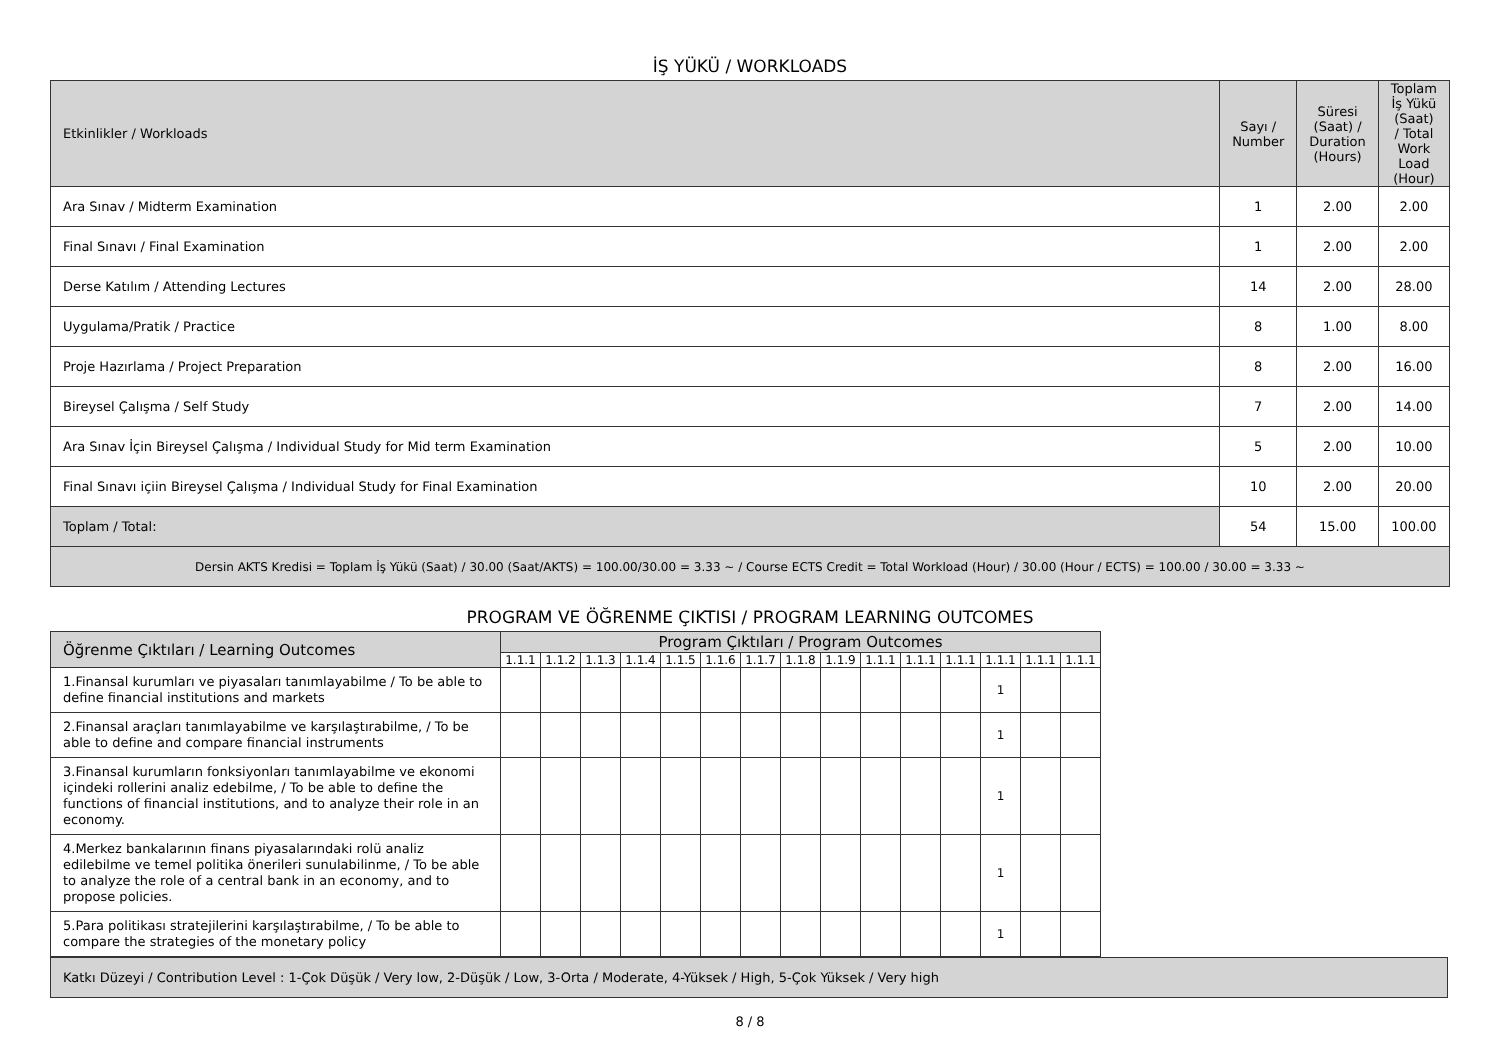İŞ YÜKÜ / WORKLOADS
| Etkinlikler / Workloads | Sayı / Number | Süresi (Saat) / Duration (Hours) | Toplam İş Yükü (Saat) / Total Work Load (Hour) |
| Ara Sınav / Midterm Examination | 1 | 2.00 | 2.00 |
| Final Sınavı / Final Examination | 1 | 2.00 | 2.00 |
| Derse Katılım / Attending Lectures | 14 | 2.00 | 28.00 |
| Uygulama/Pratik / Practice | 8 | 1.00 | 8.00 |
| Proje Hazırlama / Project Preparation | 8 | 2.00 | 16.00 |
| Bireysel Çalışma / Self Study | 7 | 2.00 | 14.00 |
| Ara Sınav İçin Bireysel Çalışma / Individual Study for Mid term Examination | 5 | 2.00 | 10.00 |
| Final Sınavı içiin Bireysel Çalışma / Individual Study for Final Examination | 10 | 2.00 | 20.00 |
| Toplam / Total: | 54 | 15.00 | 100.00 |
| Dersin AKTS Kredisi = Toplam İş Yükü (Saat) / 30.00 (Saat/AKTS) = 100.00/30.00 = 3.33 ~ / Course ECTS Credit = Total Workload (Hour) / 30.00 (Hour / ECTS) = 100.00 / 30.00 = 3.33 ~ | | | |
PROGRAM VE ÖĞRENME ÇIKTISI / PROGRAM LEARNING OUTCOMES
| Öğrenme Çıktıları / Learning Outcomes | Program Çıktıları / Program Outcomes | | | | | | | | | | | | | | |
| | 1.1.1 | 1.1.2 | 1.1.3 | 1.1.4 | 1.1.5 | 1.1.6 | 1.1.7 | 1.1.8 | 1.1.9 | 1.1.1 | 1.1.1 | 1.1.1 | 1.1.1 | 1.1.1 | 1.1.1 |
| 1.Finansal kurumları ve piyasaları tanımlayabilme / To be able to define financial institutions and markets | | | | | | | | | | | | | 1 | | |
| 2.Finansal araçları tanımlayabilme ve karşılaştırabilme, / To be able to define and compare financial instruments | | | | | | | | | | | | | 1 | | |
| 3.Finansal kurumların fonksiyonları tanımlayabilme ve ekonomi içindeki rollerini analiz edebilme, / To be able to define the functions of financial institutions, and to analyze their role in an economy. | | | | | | | | | | | | | 1 | | |
| 4.Merkez bankalarının finans piyasalarındaki rolü analiz edilebilme ve temel politika önerileri sunulabilinme, / To be able to analyze the role of a central bank in an economy, and to propose policies. | | | | | | | | | | | | | 1 | | |
| 5.Para politikası stratejilerini karşılaştırabilme, / To be able to compare the strategies of the monetary policy | | | | | | | | | | | | | 1 | | |
Katkı Düzeyi / Contribution Level : 1-Çok Düşük / Very low, 2-Düşük / Low, 3-Orta / Moderate, 4-Yüksek / High, 5-Çok Yüksek / Very high
8 / 8